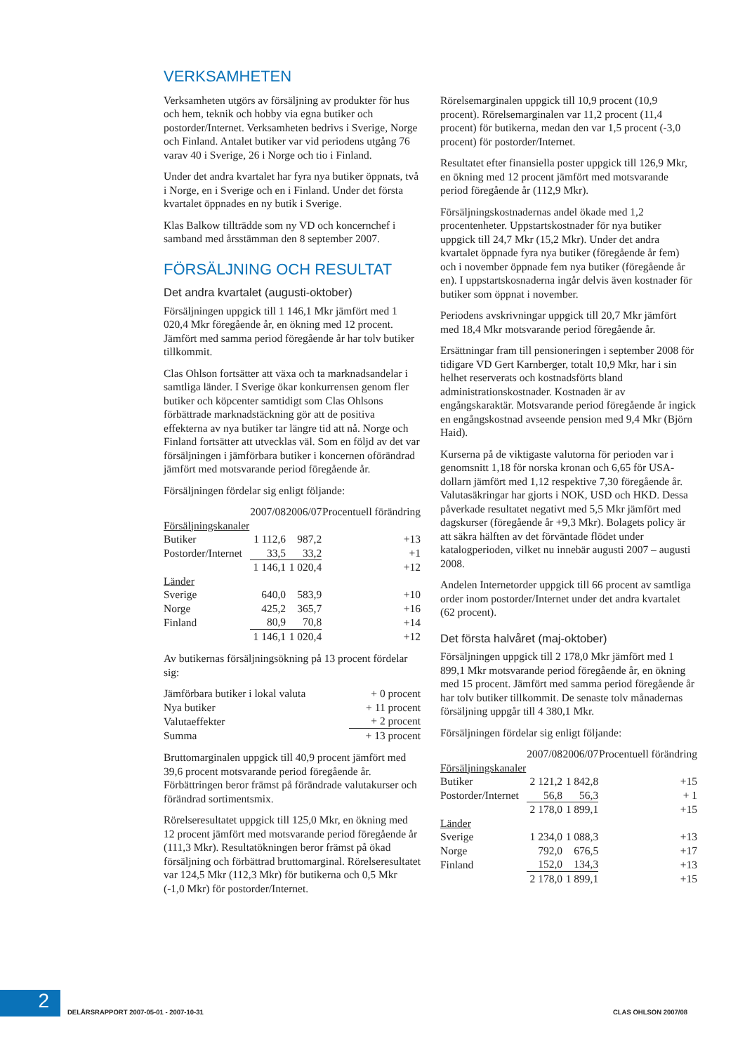VERKSAMHETEN
Verksamheten utgörs av försäljning av produkter för hus och hem, teknik och hobby via egna butiker och postorder/Internet. Verksamheten bedrivs i Sverige, Norge och Finland. Antalet butiker var vid periodens utgång 76 varav 40 i Sverige, 26 i Norge och tio i Finland.
Under det andra kvartalet har fyra nya butiker öppnats, två i Norge, en i Sverige och en i Finland. Under det första kvartalet öppnades en ny butik i Sverige.
Klas Balkow tillträdde som ny VD och koncernchef i samband med årsstämman den 8 september 2007.
FÖRSÄLJNING OCH RESULTAT
Det andra kvartalet (augusti-oktober)
Försäljningen uppgick till 1 146,1 Mkr jämfört med 1 020,4 Mkr föregående år, en ökning med 12 procent. Jämfört med samma period föregående år har tolv butiker tillkommit.
Clas Ohlson fortsätter att växa och ta marknadsandelar i samtliga länder. I Sverige ökar konkurrensen genom fler butiker och köpcenter samtidigt som Clas Ohlsons förbättrade marknadstäckning gör att de positiva effekterna av nya butiker tar längre tid att nå. Norge och Finland fortsätter att utvecklas väl. Som en följd av det var försäljningen i jämförbara butiker i koncernen oförändrad jämfört med motsvarande period föregående år.
Försäljningen fördelar sig enligt följande:
| | 2007/08 | 2006/07 | Procentuell förändring |
| --- | --- | --- | --- |
| Försäljningskanaler | | | |
| Butiker | 1 112,6 | 987,2 | +13 |
| Postorder/Internet | 33,5 | 33,2 | +1 |
| | 1 146,1 | 1 020,4 | +12 |
| Länder | | | |
| Sverige | 640,0 | 583,9 | +10 |
| Norge | 425,2 | 365,7 | +16 |
| Finland | 80,9 | 70,8 | +14 |
| | 1 146,1 | 1 020,4 | +12 |
Av butikernas försäljningsökning på 13 procent fördelar sig:
| Jämförbara butiker i lokal valuta | + 0 procent |
| Nya butiker | + 11 procent |
| Valutaeffekter | + 2 procent |
| Summa | + 13 procent |
Bruttomarginalen uppgick till 40,9 procent jämfört med 39,6 procent motsvarande period föregående år. Förbättringen beror främst på förändrade valutakurser och förändrad sortimentsmix.
Rörelseresultatet uppgick till 125,0 Mkr, en ökning med 12 procent jämfört med motsvarande period föregående år (111,3 Mkr). Resultatökningen beror främst på ökad försäljning och förbättrad bruttomarginal. Rörelseresultatet var 124,5 Mkr (112,3 Mkr) för butikerna och 0,5 Mkr (-1,0 Mkr) för postorder/Internet.
Rörelsemarginalen uppgick till 10,9 procent (10,9 procent). Rörelsemarginalen var 11,2 procent (11,4 procent) för butikerna, medan den var 1,5 procent (-3,0 procent) för postorder/Internet.
Resultatet efter finansiella poster uppgick till 126,9 Mkr, en ökning med 12 procent jämfört med motsvarande period föregående år (112,9 Mkr).
Försäljningskostnadernas andel ökade med 1,2 procentenheter. Uppstartskostnader för nya butiker uppgick till 24,7 Mkr (15,2 Mkr). Under det andra kvartalet öppnade fyra nya butiker (föregående år fem) och i november öppnade fem nya butiker (föregående år en). I uppstartskosnaderna ingår delvis även kostnader för butiker som öppnat i november.
Periodens avskrivningar uppgick till 20,7 Mkr jämfört med 18,4 Mkr motsvarande period föregående år.
Ersättningar fram till pensioneringen i september 2008 för tidigare VD Gert Karnberger, totalt 10,9 Mkr, har i sin helhet reserverats och kostnadsförts bland administrationskostnader. Kostnaden är av engångskaraktär. Motsvarande period föregående år ingick en engångskostnad avseende pension med 9,4 Mkr (Björn Haid).
Kurserna på de viktigaste valutorna för perioden var i genomsnitt 1,18 för norska kronan och 6,65 för USA-dollarn jämfört med 1,12 respektive 7,30 föregående år. Valutasäkringar har gjorts i NOK, USD och HKD. Dessa påverkade resultatet negativt med 5,5 Mkr jämfört med dagskurser (föregående år +9,3 Mkr). Bolagets policy är att säkra hälften av det förväntade flödet under katalogperioden, vilket nu innebär augusti 2007 – augusti 2008.
Andelen Internetorder uppgick till 66 procent av samtliga order inom postorder/Internet under det andra kvartalet (62 procent).
Det första halvåret (maj-oktober)
Försäljningen uppgick till 2 178,0 Mkr jämfört med 1 899,1 Mkr motsvarande period föregående år, en ökning med 15 procent. Jämfört med samma period föregående år har tolv butiker tillkommit. De senaste tolv månadernas försäljning uppgår till 4 380,1 Mkr.
Försäljningen fördelar sig enligt följande:
| | 2007/08 | 2006/07 | Procentuell förändring |
| --- | --- | --- | --- |
| Försäljningskanaler | | | |
| Butiker | 2 121,2 | 1 842,8 | +15 |
| Postorder/Internet | 56,8 | 56,3 | + 1 |
| | 2 178,0 | 1 899,1 | +15 |
| Länder | | | |
| Sverige | 1 234,0 | 1 088,3 | +13 |
| Norge | 792,0 | 676,5 | +17 |
| Finland | 152,0 | 134,3 | +13 |
| | 2 178,0 | 1 899,1 | +15 |
2
DELÅRSRAPPORT 2007-05-01 - 2007-10-31 CLAS OHLSON 2007/08